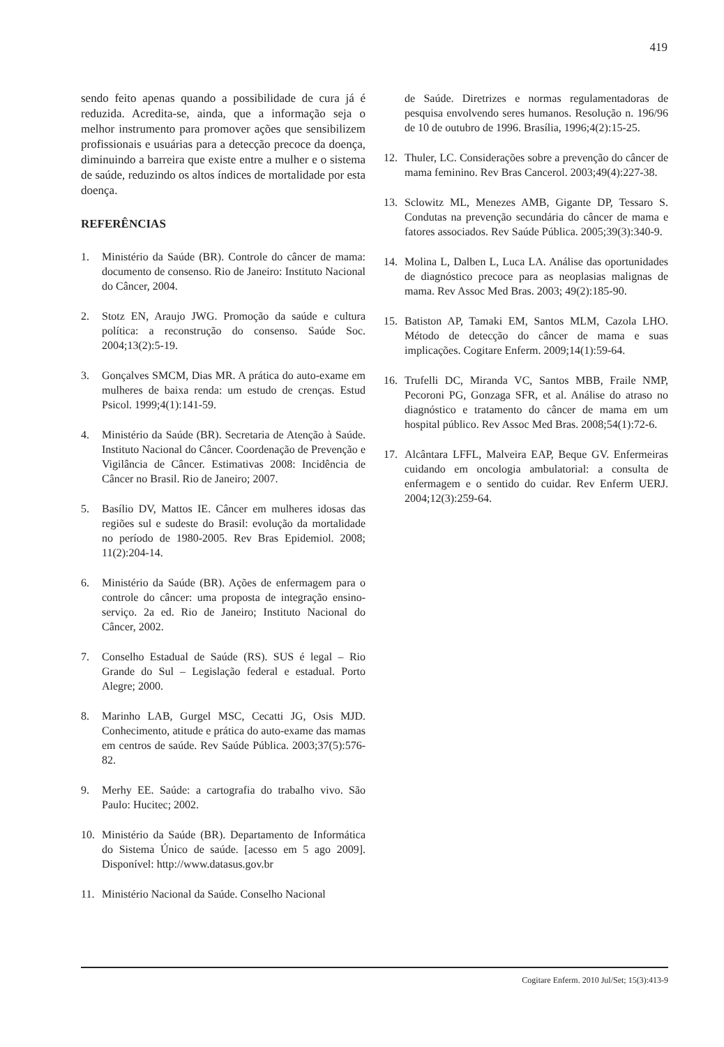419
sendo feito apenas quando a possibilidade de cura já é reduzida. Acredita-se, ainda, que a informação seja o melhor instrumento para promover ações que sensibilizem profissionais e usuárias para a detecção precoce da doença, diminuindo a barreira que existe entre a mulher e o sistema de saúde, reduzindo os altos índices de mortalidade por esta doença.
REFERÊNCIAS
1. Ministério da Saúde (BR). Controle do câncer de mama: documento de consenso. Rio de Janeiro: Instituto Nacional do Câncer, 2004.
2. Stotz EN, Araujo JWG. Promoção da saúde e cultura política: a reconstrução do consenso. Saúde Soc. 2004;13(2):5-19.
3. Gonçalves SMCM, Dias MR. A prática do auto-exame em mulheres de baixa renda: um estudo de crenças. Estud Psicol. 1999;4(1):141-59.
4. Ministério da Saúde (BR). Secretaria de Atenção à Saúde. Instituto Nacional do Câncer. Coordenação de Prevenção e Vigilância de Câncer. Estimativas 2008: Incidência de Câncer no Brasil. Rio de Janeiro; 2007.
5. Basílio DV, Mattos IE. Câncer em mulheres idosas das regiões sul e sudeste do Brasil: evolução da mortalidade no período de 1980-2005. Rev Bras Epidemiol. 2008; 11(2):204-14.
6. Ministério da Saúde (BR). Ações de enfermagem para o controle do câncer: uma proposta de integração ensino-serviço. 2a ed. Rio de Janeiro; Instituto Nacional do Câncer, 2002.
7. Conselho Estadual de Saúde (RS). SUS é legal – Rio Grande do Sul – Legislação federal e estadual. Porto Alegre; 2000.
8. Marinho LAB, Gurgel MSC, Cecatti JG, Osis MJD. Conhecimento, atitude e prática do auto-exame das mamas em centros de saúde. Rev Saúde Pública. 2003;37(5):576-82.
9. Merhy EE. Saúde: a cartografia do trabalho vivo. São Paulo: Hucitec; 2002.
10. Ministério da Saúde (BR). Departamento de Informática do Sistema Único de saúde. [acesso em 5 ago 2009]. Disponível: http://www.datasus.gov.br
11. Ministério Nacional da Saúde. Conselho Nacional
de Saúde. Diretrizes e normas regulamentadoras de pesquisa envolvendo seres humanos. Resolução n. 196/96 de 10 de outubro de 1996. Brasília, 1996;4(2):15-25.
12. Thuler, LC. Considerações sobre a prevenção do câncer de mama feminino. Rev Bras Cancerol. 2003;49(4):227-38.
13. Sclowitz ML, Menezes AMB, Gigante DP, Tessaro S. Condutas na prevenção secundária do câncer de mama e fatores associados. Rev Saúde Pública. 2005;39(3):340-9.
14. Molina L, Dalben L, Luca LA. Análise das oportunidades de diagnóstico precoce para as neoplasias malignas de mama. Rev Assoc Med Bras. 2003; 49(2):185-90.
15. Batiston AP, Tamaki EM, Santos MLM, Cazola LHO. Método de detecção do câncer de mama e suas implicações. Cogitare Enferm. 2009;14(1):59-64.
16. Trufelli DC, Miranda VC, Santos MBB, Fraile NMP, Pecoroni PG, Gonzaga SFR, et al. Análise do atraso no diagnóstico e tratamento do câncer de mama em um hospital público. Rev Assoc Med Bras. 2008;54(1):72-6.
17. Alcântara LFFL, Malveira EAP, Beque GV. Enfermeiras cuidando em oncologia ambulatorial: a consulta de enfermagem e o sentido do cuidar. Rev Enferm UERJ. 2004;12(3):259-64.
Cogitare Enferm. 2010 Jul/Set; 15(3):413-9